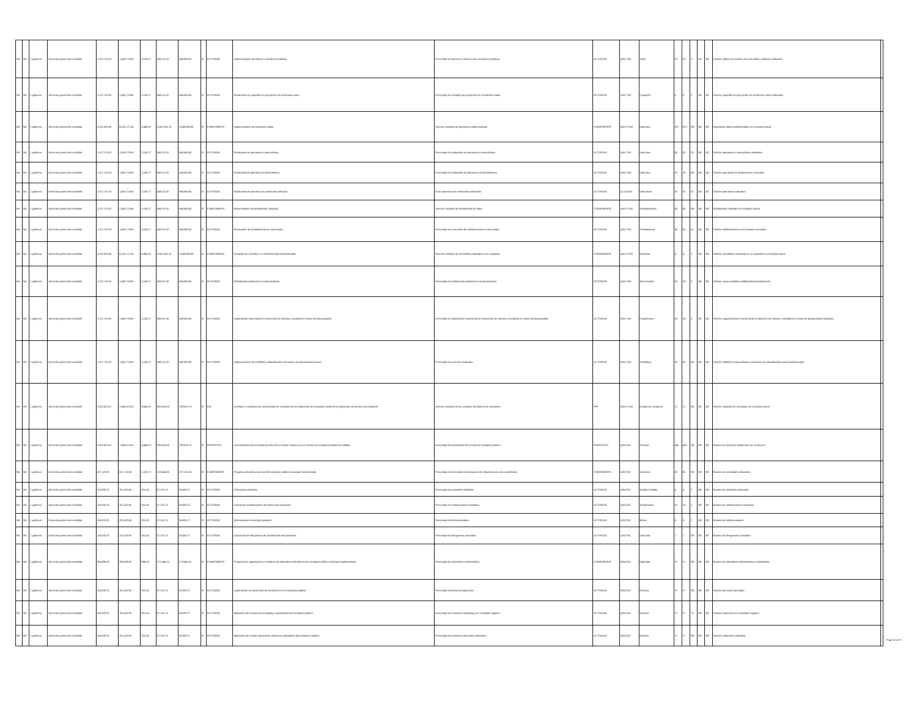| Nd | Nd | 1 gobierno | Dirección general de movilidad | 1,107,175.33 | 1,400,723.68 | 2,155.27 | 849,111.92 | 846,956.65 | SI | ACTIVIDAD | Implementación de talleres a servidores públicos. | Porcentaje de talleres en materia vial a servidores públicos. | ACTIVIDAD | (a/b) *100 | Taller. | 10 | 10 | 0 | ND | ND | Total de talleres en materia vial a servidores públicos realizados | |
| Nd | Nd | 1 gobierno | Dirección general de movilidad | 1,107,175.33 | 1,400,723.68 | 2,155.27 | 849,111.92 | 846,956.65 | SI | ACTIVIDAD | Realización de campaña de prevención de accidentes viales. | Porcentaje de campaña de prevención de accidentes viales. | ACTIVIDAD | (a/b) *100 | Campaña | 8 | 8 | 0 | ND | ND | Total de campaña de prevención de accidentes viales realizadas | |
| Nd | Nd | 1 gobierno | Dirección general de movilidad | 3,321,525.99 | 4,202,171.04 | 6,465.81 | 2,547,335.76 | 2,540,869.95 | SI | COMPONENTE | Implementación de operativos viales. | Tasa de variación de operativos implementados | COMPONENTE | (a/b)-1*100 | Operativo | 672 | 672 | ND | ND | ND | Operativos viales implementados en el periodo actual | |
| Nd | Nd | 1 gobierno | Dirección general de movilidad | 1,107,175.33 | 1,400,723.68 | 2,155.27 | 849,111.92 | 846,956.65 | SI | ACTIVIDAD | Realización de operativos a motociclistas. | Porcentaje de realización de operativos a motociclistas. | ACTIVIDAD | (a/b) *100 | Operativo | 50 | 50 | 33 | ND | ND | Total de operativos a motociclistas realizados | |
| Nd | Nd | 1 gobierno | Dirección general de movilidad | 1,107,175.33 | 1,400,723.68 | 2,155.27 | 849,111.92 | 846,956.65 | SI | ACTIVIDAD | Realización de operativo de alcoholímetro. | Porcentaje de realización de operativos de alcoholímetro. | ACTIVIDAD | (a/b) *100 | Operativo | 15 | 15 | ND | ND | ND | Total de operativos de alcoholímetro realizados | |
| Nd | Nd | 1 gobierno | Dirección general de movilidad | 1,107,175.33 | 1,400,723.68 | 2,155.27 | 849,111.92 | 846,956.65 | SI | ACTIVIDAD | Realización de operativo de verificación vehicular | % de operativos de verificación realizados | ACTIVIDAD | (a / b)x100 | Operativos | 30 | 30 | 51 | ND | ND | Total de operativos realizados. | |
| Nd | Nd | 1 gobierno | Dirección general de movilidad | 1,107,175.33 | 1,400,723.68 | 2,155.27 | 849,111.92 | 846,956.65 | SI | COMPONENTE | Mantenimiento de señalización realizada. | Tasa de variación de señalización de calles | COMPONENTE | (a/b)-1*100 | Señalizaciones. | 35 | 35 | ND | ND | ND | Señalización realizada en el periodo actual | |
| Nd | Nd | 1 gobierno | Dirección general de movilidad | 1,107,175.33 | 1,400,723.68 | 2,155.27 | 849,111.92 | 846,956.65 | SI | ACTIVIDAD | Renovación de señalamientos en mal estado. | Porcentaje de renovación de señalamientos en mal estado. | ACTIVIDAD | (a/b) *100 | Señalamiento. | 30 | 30 | 51 | ND | ND | Total de señalamientos en mal estado renovados | |
| Nd | Nd | 1 gobierno | Dirección general de movilidad | 3,321,525.99 | 4,202,171.04 | 6,465.81 | 2,547,335.76 | 2,540,869.95 | SI | COMPONENTE | Campaña de inclusión y no discriminación implementada. | Tasa de variación de actividades realizadas en la campaña. | COMPONENTE | (a/b)-1*100 | Actividad. | 4 | 4 | 1 | ND | ND | Total de actividades realizadas en la campaña en el periodo actual. | |
| Nd | Nd | 1 gobierno | Dirección general de movilidad | 1,107,175.33 | 1,400,723.68 | 2,155.27 | 849,111.92 | 846,956.65 | SI | ACTIVIDAD | Señalización peatonal en zonas escolares. | Porcentaje de señalización peatonal en zonas escolares. | ACTIVIDAD | (a/b) *100 | Zona escolar. | 15 | 15 | 0 | ND | ND | Total de zonas escolares señalizadas peatonalmente | |
| Nd | Nd | 1 gobierno | Dirección general de movilidad | 1,107,175.33 | 1,400,723.68 | 2,155.27 | 849,111.92 | 846,956.65 | SI | ACTIVIDAD | Capacitación al personal de la dirección de tránsito y movilidad en temas de discapacidad. | Porcentaje de capacitación al personal de la dirección de tránsito y movilidad en temas de discapacidad. | ACTIVIDAD | (a/b) *100 | Capacitación | 15 | 15 | 0 | ND | ND | Total de capacitaciones al personal de la dirección de tránsito y movilidad en temas de discapacidad realizadas | |
| Nd | Nd | 1 gobierno | Dirección general de movilidad | 1,107,175.33 | 1,400,723.68 | 2,155.27 | 849,111.92 | 846,956.65 | SI | ACTIVIDAD | Implementación de señalética especializada a personas con discapacidad visual. | Porcentaje de acciones realizadas. | ACTIVIDAD | (a/b) *100 | Señalética. | 30 | 30 | ND | ND | ND | Total de señalética especializada a personas con discapacidad visual implementada | |
| Nd | Nd | 1 gobierno | Dirección general de movilidad | 1,652,423.22 | 1,840,013.00 | 4,640.02 | 800,263.80 | 795,623.78 | SI | FIN | Contribuir a satisfacer las necesidades de movilidad de los habitantes del municipio mediante la proporción del servicio de transporte. | Tasa de variación de las unidades del sistema de transporte. | FIN | (a/b)-1*100 | Unidad de transporte. | 71 | 71 | ND | ND | ND | Total de unidades de transporte en el periodo actual. | |
| Nd | Nd | 1 gobierno | Dirección general de movilidad | 1,652,423.22 | 1,840,013.00 | 4,640.02 | 800,263.80 | 795,623.78 | SI | PROPÓSITO | Los habitantes del municipio de silao de la victoria cuentan con un servicio de transporte público de calidad. | Porcentaje de satisfacción del servicio de transporte público. | PROPÓSITO | (a/b)*100 | Persona. | 400 | 400 | ND | ND | ND | Número de personas satisfechas con el servicio. | |
| Nd | Nd | 1 gobierno | Dirección general de movilidad | 472,120.92 | 525,718.00 | 1,325.72 | 228,646.80 | 227,321.08 | SI | COMPONENTE | Programa infraestructura vial del transporte público municipal implementado. | Porcentaje de actividades del programa de infraestructura vial completadas. | COMPONENTE | (a/b)*100 | Actividad. | 28 | 28 | ND | ND | ND | Número de actividades realizadas. | |
| Nd | Nd | 1 gobierno | Dirección general de movilidad | 118,030.23 | 131,429.50 | 331.43 | 57,161.70 | 56,830.27 | SI | ACTIVIDAD | Colocación parasoles. | Porcentaje de parasoles instalados. | ACTIVIDAD | (a/b)*100 | Unidad revisada. | 5 | 5 | 2 | ND | ND | Número de parasoles colocados. | |
| Nd | Nd | 1 gobierno | Dirección general de movilidad | 118,030.23 | 131,429.50 | 331.43 | 57,161.70 | 56,830.27 | SI | ACTIVIDAD | Colocación señalizaciones del sistema de transporte. | Porcentaje de señalizaciones instaladas. | ACTIVIDAD | (a/b)*100 | Señalización. | 10 | 10 | 1 | ND | ND | Número de señalizaciones colocadas. | |
| Nd | Nd | 1 gobierno | Dirección general de movilidad | 118,030.23 | 131,429.50 | 331.43 | 57,161.70 | 56,830.27 | SI | ACTIVIDAD | Delimitaciones de bahías (pintado). | Porcentaje de bahías pintadas. | ACTIVIDAD | (a/b)*100 | Bahía. | 6 | 6 | 1 | ND | ND | Número de bahías pintadas. | |
| Nd | Nd | 1 gobierno | Dirección general de movilidad | 118,030.23 | 131,429.50 | 331.43 | 57,161.70 | 56,830.27 | SI | ACTIVIDAD | Colocación de ideogramas de identificación de paraderos. | Porcentaje de ideogramas colocados. | ACTIVIDAD | (a/b)*100 | Operador. | 7 | 7 | ND | ND | ND | Número de ideogramas colocados | |
| Nd | Nd | 1 gobierno | Dirección general de movilidad | 354,090.69 | 394,288.50 | 994.29 | 171,485.10 | 170,490.81 | SI | COMPONENTE | Programa de capacitación y monitoreo de operadores del sistema de transporte público municipal implementado. | Porcentaje de operadores monitoreados. | COMPONENTE | (a/b)*100 | Operador. | 71 | 71 | ND | ND | ND | Número de operadores monitoreados y capacitados | |
| Nd | Nd | 1 gobierno | Dirección general de movilidad | 118,030.23 | 131,429.50 | 331.43 | 57,161.70 | 56,830.27 | SI | ACTIVIDAD | Capacitación en prevención de accidentes en el transporte público. | Porcentaje de personal capacitado. | ACTIVIDAD | (a/b)*100 | Persona. | 71 | 71 | ND | ND | ND | Total de personal capacitado. | |
| Nd | Nd | 1 gobierno | Dirección general de movilidad | 118,030.23 | 131,429.50 | 331.43 | 57,161.70 | 56,830.27 | SI | ACTIVIDAD | Aplicación del examen de antidoping a operadores del transporte público. | Porcentaje de exámenes antidoping con resultado negativo. | ACTIVIDAD | (a/b)*100 | Examen. | 71 | 71 | 75 | ND | ND | Total de exámenes con resultado negativo. | |
| Nd | Nd | 1 gobierno | Dirección general de movilidad | 118,030.23 | 131,429.50 | 331.43 | 57,161.70 | 56,830.27 | SI | ACTIVIDAD | Aplicación de examen general de salud para operadores del transporte público | Porcentaje de exámenes generales realizados. | ACTIVIDAD | (a/b)*100 | Examen. | 71 | 71 | ND | ND | ND | Total de exámenes realizados. | |
Page 31 of 37